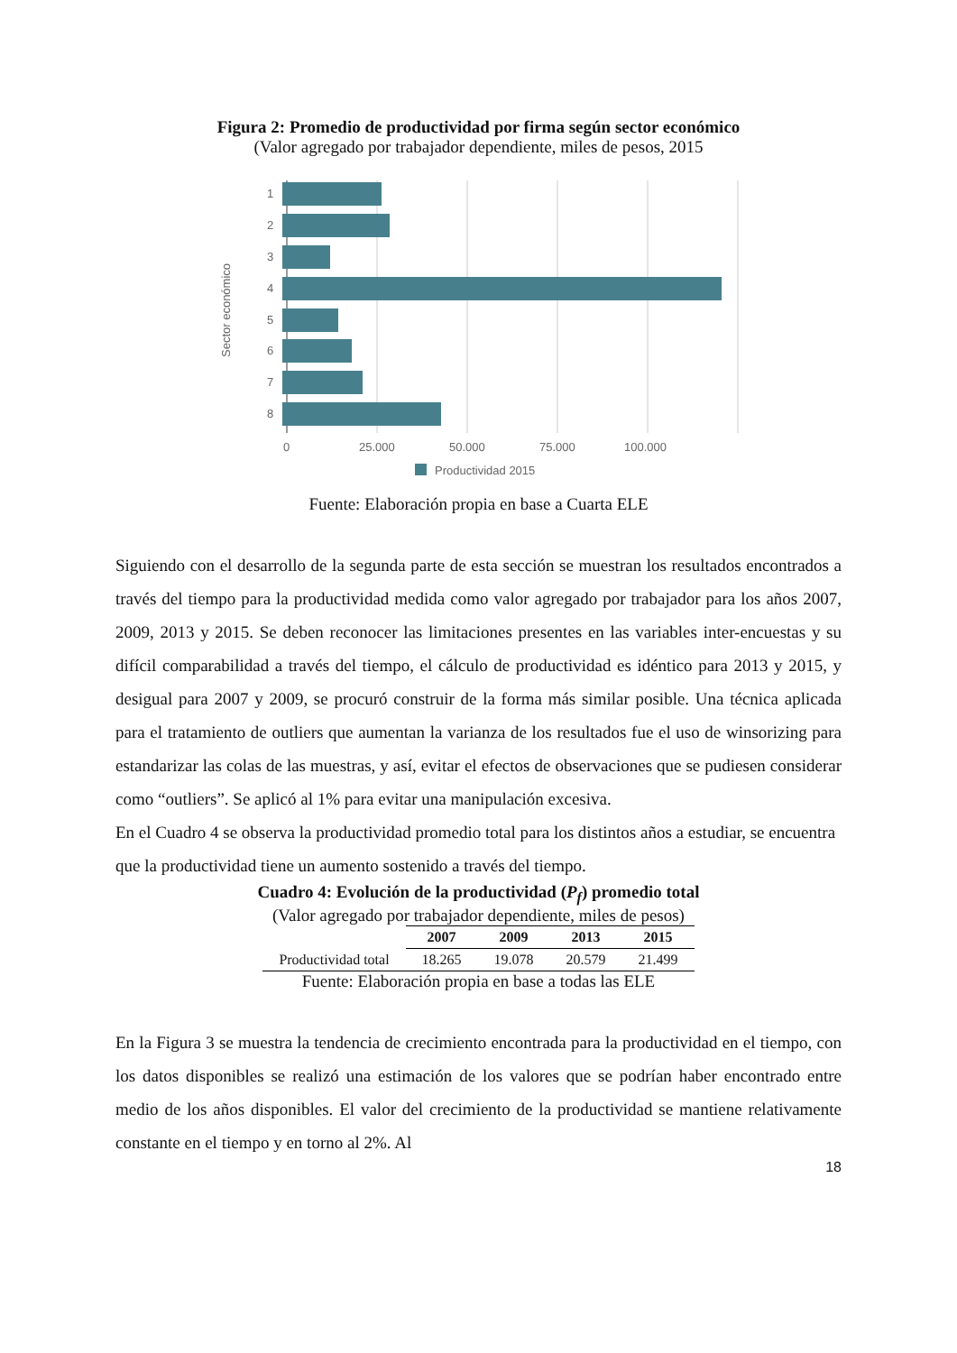Figura 2: Promedio de productividad por firma según sector económico
(Valor agregado por trabajador dependiente, miles de pesos, 2015
1
2
3
4
5
6
7
8
0
25.000
50.000
75.000
100.000
Sector económico
Productividad 2015
Fuente: Elaboración propia en base a Cuarta ELE
Siguiendo con el desarrollo de la segunda parte de esta sección se muestran los resultados encontrados a través del tiempo para la productividad medida como valor agregado por trabajador para los años 2007, 2009, 2013 y 2015. Se deben reconocer las limitaciones presentes en las variables inter-encuestas y su difícil comparabilidad a través del tiempo, el cálculo de productividad es idéntico para 2013 y 2015, y desigual para 2007 y 2009, se procuró construir de la forma más similar posible. Una técnica aplicada para el tratamiento de outliers que aumentan la varianza de los resultados fue el uso de winsorizing para estandarizar las colas de las muestras, y así, evitar el efectos de observaciones que se pudiesen considerar como “outliers”. Se aplicó al 1% para evitar una manipulación excesiva.
En el Cuadro 4 se observa la productividad promedio total para los distintos años a estudiar, se encuentra que la productividad tiene un aumento sostenido a través del tiempo.
Cuadro 4: Evolución de la productividad (P<sub>f</sub>) promedio total
(Valor agregado por trabajador dependiente, miles de pesos)
| | 2007 | 2009 | 2013 | 2015 |
| --- | --- | --- | --- | --- |
| Productividad total | 18.265 | 19.078 | 20.579 | 21.499 |
Fuente: Elaboración propia en base a todas las ELE
En la Figura 3 se muestra la tendencia de crecimiento encontrada para la productividad en el tiempo, con los datos disponibles se realizó una estimación de los valores que se podrían haber encontrado entre medio de los años disponibles. El valor del crecimiento de la productividad se mantiene relativamente constante en el tiempo y en torno al 2%. Al
18